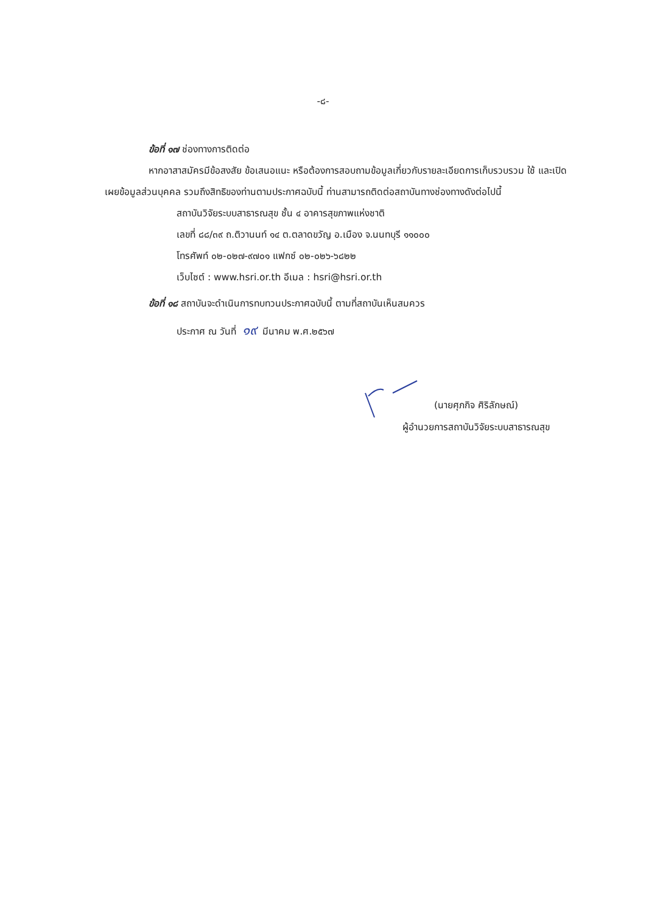-๘-
ข้อที่ ๑๗ ช่องทางการติดต่อ
หากอาสาสมัครมีข้อสงสัย ข้อเสนอแนะ หรือต้องการสอบถามข้อมูลเกี่ยวกับรายละเอียดการเก็บรวบรวม ใช้ และเปิดเผยข้อมูลส่วนบุคคล รวมถึงสิทธิของท่านตามประกาศฉบับนี้ ท่านสามารถติดต่อสถาบันทางช่องทางดังต่อไปนี้
สถาบันวิจัยระบบสาธารณสุข ชั้น ๔ อาคารสุขภาพแห่งชาติ
เลขที่ ๘๘/๓๙ ถ.ติวานนท์ ๑๔ ต.ตลาดขวัญ อ.เมือง จ.นนทบุรี ๑๑๐๐๐
โทรศัพท์ ๐๒-๐๒๗-๙๗๐๑ แฟกซ์ ๐๒-๐๒๖-๖๘๒๒
เว็บไซต์ : www.hsri.or.th อีเมล : hsri@hsri.or.th
ข้อที่ ๑๘ สถาบันจะดำเนินการทบทวนประกาศฉบับนี้ ตามที่สถาบันเห็นสมควร
ประกาศ ณ วันที่ ๑๙ มีนาคม พ.ศ.๒๕๖๗
(นายศุภกิจ ศิริลักษณ์)
ผู้อำนวยการสถาบันวิจัยระบบสาธารณสุข